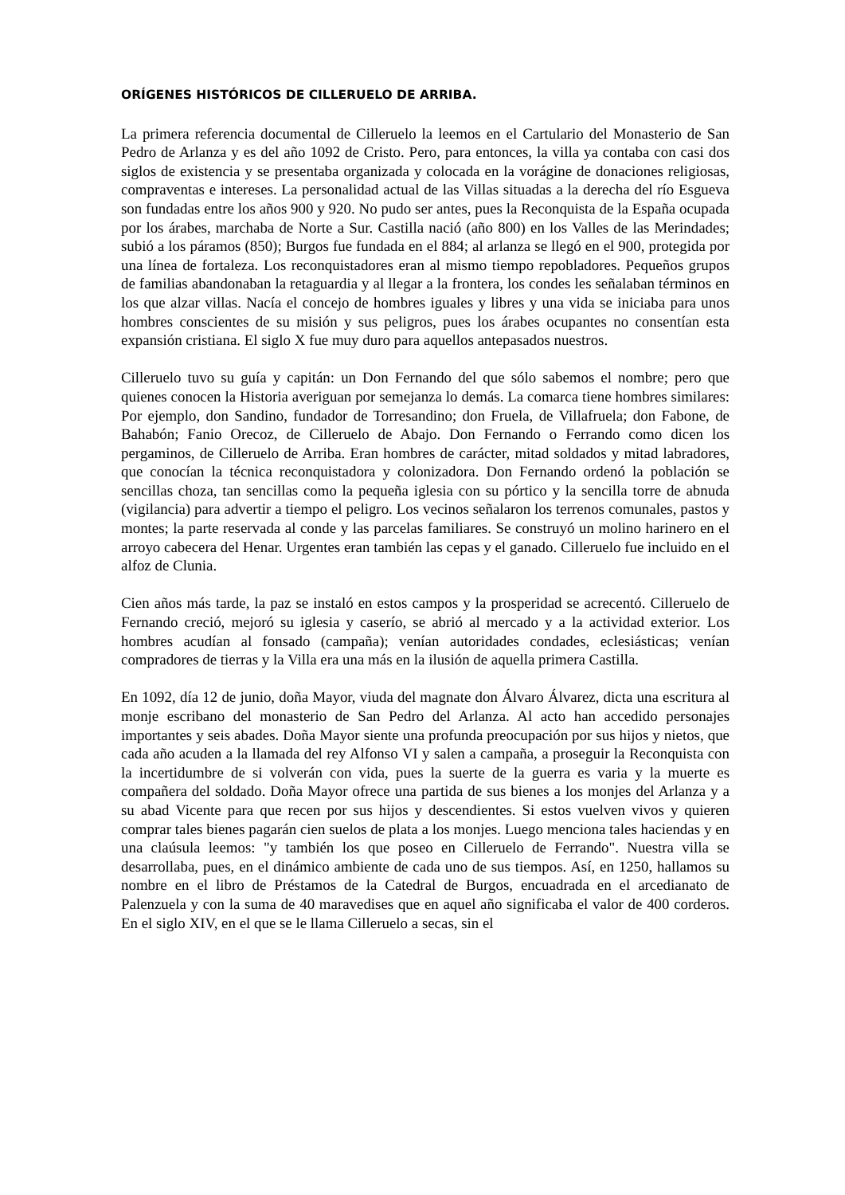ORÍGENES HISTÓRICOS DE CILLERUELO DE ARRIBA.
La primera referencia documental de Cilleruelo la leemos en el Cartulario del Monasterio de San Pedro de Arlanza y es del año 1092 de Cristo. Pero, para entonces, la villa ya contaba con casi dos siglos de existencia y se presentaba organizada y colocada en la vorágine de donaciones religiosas, compraventas e intereses. La personalidad actual de las Villas situadas a la derecha del río Esgueva son fundadas entre los años 900 y 920. No pudo ser antes, pues la Reconquista de la España ocupada por los árabes, marchaba de Norte a Sur. Castilla nació (año 800) en los Valles de las Merindades; subió a los páramos (850); Burgos fue fundada en el 884; al arlanza se llegó en el 900, protegida por una línea de fortaleza. Los reconquistadores eran al mismo tiempo repobladores. Pequeños grupos de familias abandonaban la retaguardia y al llegar a la frontera, los condes les señalaban términos en los que alzar villas. Nacía el concejo de hombres iguales y libres y una vida se iniciaba para unos hombres conscientes de su misión y sus peligros, pues los árabes ocupantes no consentían esta expansión cristiana. El siglo X fue muy duro para aquellos antepasados nuestros.
Cilleruelo tuvo su guía y capitán: un Don Fernando del que sólo sabemos el nombre; pero que quienes conocen la Historia averiguan por semejanza lo demás. La comarca tiene hombres similares: Por ejemplo, don Sandino, fundador de Torresandino; don Fruela, de Villafruela; don Fabone, de Bahabón; Fanio Orecoz, de Cilleruelo de Abajo. Don Fernando o Ferrando como dicen los pergaminos, de Cilleruelo de Arriba. Eran hombres de carácter, mitad soldados y mitad labradores, que conocían la técnica reconquistadora y colonizadora. Don Fernando ordenó la población se sencillas choza, tan sencillas como la pequeña iglesia con su pórtico y la sencilla torre de abnuda (vigilancia) para advertir a tiempo el peligro. Los vecinos señalaron los terrenos comunales, pastos y montes; la parte reservada al conde y las parcelas familiares. Se construyó un molino harinero en el arroyo cabecera del Henar. Urgentes eran también las cepas y el ganado. Cilleruelo fue incluido en el alfoz de Clunia.
Cien años más tarde, la paz se instaló en estos campos y la prosperidad se acrecentó. Cilleruelo de Fernando creció, mejoró su iglesia y caserío, se abrió al mercado y a la actividad exterior. Los hombres acudían al fonsado (campaña); venían autoridades condades, eclesiásticas; venían compradores de tierras y la Villa era una más en la ilusión de aquella primera Castilla.
En 1092, día 12 de junio, doña Mayor, viuda del magnate don Álvaro Álvarez, dicta una escritura al monje escribano del monasterio de San Pedro del Arlanza. Al acto han accedido personajes importantes y seis abades. Doña Mayor siente una profunda preocupación por sus hijos y nietos, que cada año acuden a la llamada del rey Alfonso VI y salen a campaña, a proseguir la Reconquista con la incertidumbre de si volverán con vida, pues la suerte de la guerra es varia y la muerte es compañera del soldado. Doña Mayor ofrece una partida de sus bienes a los monjes del Arlanza y a su abad Vicente para que recen por sus hijos y descendientes. Si estos vuelven vivos y quieren comprar tales bienes pagarán cien suelos de plata a los monjes. Luego menciona tales haciendas y en una claúsula leemos: "y también los que poseo en Cilleruelo de Ferrando". Nuestra villa se desarrollaba, pues, en el dinámico ambiente de cada uno de sus tiempos. Así, en 1250, hallamos su nombre en el libro de Préstamos de la Catedral de Burgos, encuadrada en el arcedianato de Palenzuela y con la suma de 40 maravedises que en aquel año significaba el valor de 400 corderos. En el siglo XIV, en el que se le llama Cilleruelo a secas, sin el